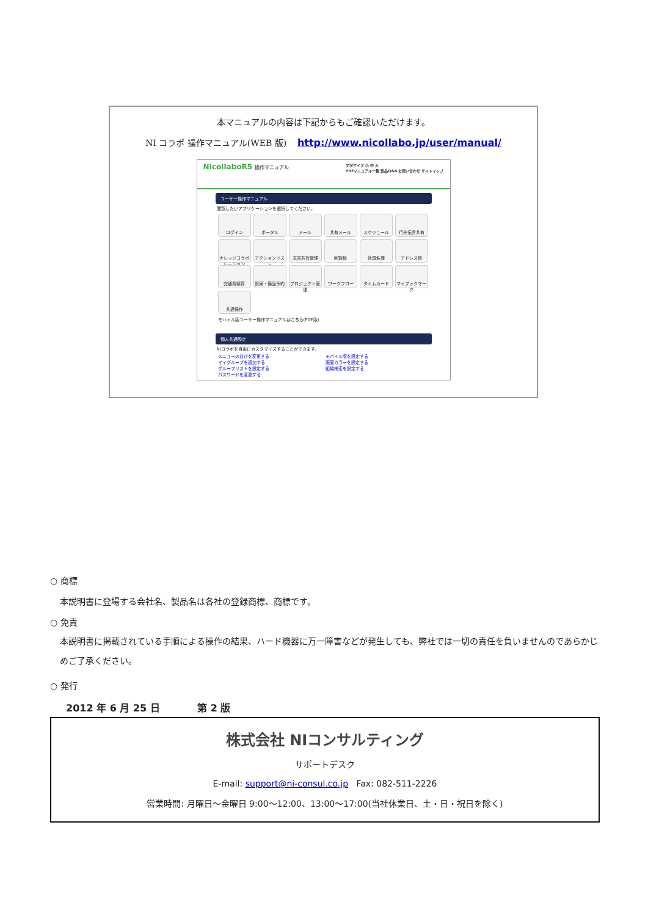本マニュアルの内容は下記からもご確認いただけます。
NI コラボ 操作マニュアル(WEB 版) http://www.nicollabo.jp/user/manual/
NIcollaboR5 操作マニュアル 文字サイズ 小 中 大
PDFマニュアル一覧 製品Q&A お問い合わせ サイトマップ
ユーザー操作マニュアル
閲覧したいアプリケーションを選択してください。
ログイン
ポータル
メール
共有メール
スケジュール
行先伝言共有
ナレッジコラボレーション
アクションリスト
文書共有管理
回覧板
社員名簿
アドレス帳
交通費精算
設備・備品予約
プロジェクト管理
ワークフロー
タイムカード
マイブックマーク
共通操作
モバイル版ユーザー操作マニュアルはこちら(PDF版)
個人共通設定
NIコラボを自由にカスタマイズすることができます。
メニューの並びを変更する
マイグループを追加する
グループリストを設定する
パスワードを変更する
モバイル版を設定する
画面カラーを設定する
組織検索を設定する
○ 商標
本説明書に登場する会社名、製品名は各社の登録商標、商標です。
○ 免責
本説明書に掲載されている手順による操作の結果、ハード機器に万一障害などが発生しても、弊社では一切の責任を負いませんのであらかじめご了承ください。
○ 発行
2012 年 6 月 25 日 第 2 版
株式会社 NIコンサルティング
サポートデスク
E-mail: support@ni-consul.co.jp Fax: 082-511-2226
営業時間: 月曜日～金曜日 9:00～12:00、13:00～17:00(当社休業日、土・日・祝日を除く)